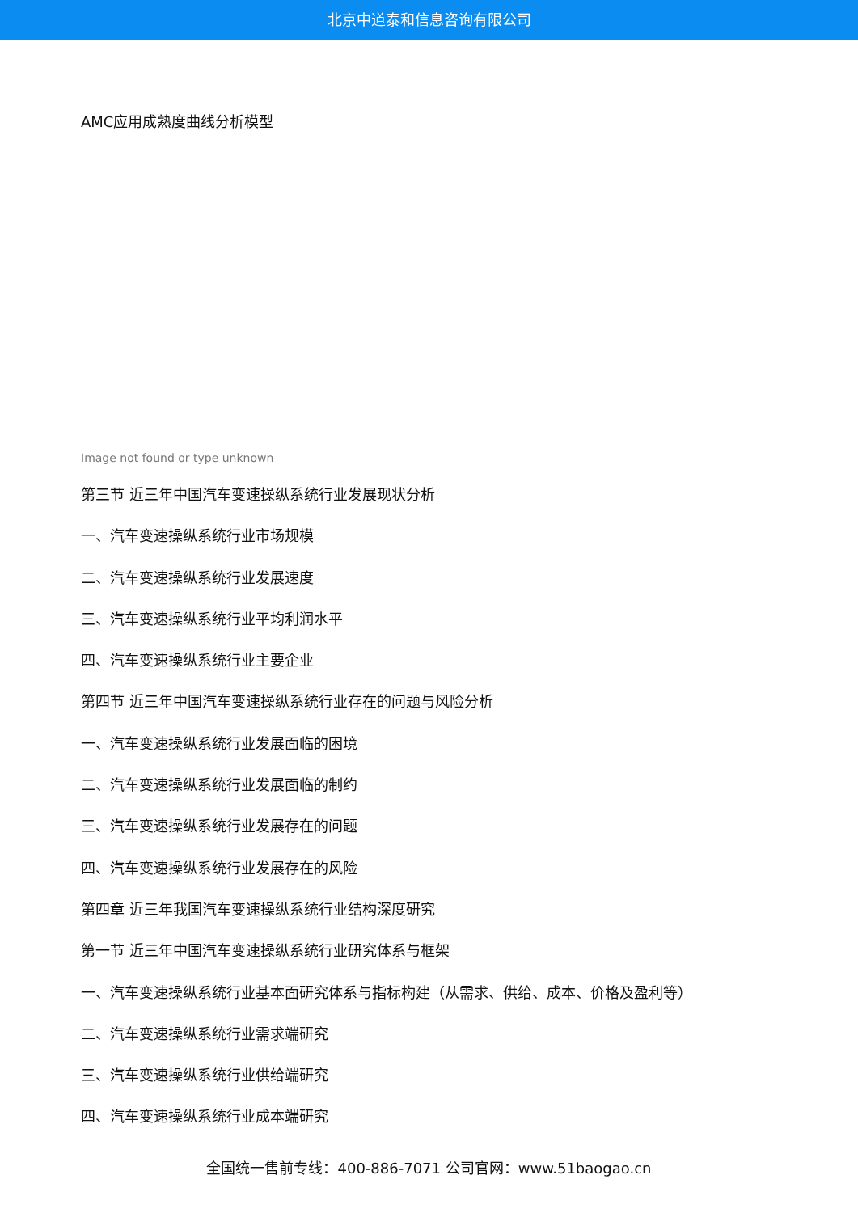北京中道泰和信息咨询有限公司
AMC应用成熟度曲线分析模型
Image not found or type unknown
第三节 近三年中国汽车变速操纵系统行业发展现状分析
一、汽车变速操纵系统行业市场规模
二、汽车变速操纵系统行业发展速度
三、汽车变速操纵系统行业平均利润水平
四、汽车变速操纵系统行业主要企业
第四节 近三年中国汽车变速操纵系统行业存在的问题与风险分析
一、汽车变速操纵系统行业发展面临的困境
二、汽车变速操纵系统行业发展面临的制约
三、汽车变速操纵系统行业发展存在的问题
四、汽车变速操纵系统行业发展存在的风险
第四章 近三年我国汽车变速操纵系统行业结构深度研究
第一节 近三年中国汽车变速操纵系统行业研究体系与框架
一、汽车变速操纵系统行业基本面研究体系与指标构建（从需求、供给、成本、价格及盈利等）
二、汽车变速操纵系统行业需求端研究
三、汽车变速操纵系统行业供给端研究
四、汽车变速操纵系统行业成本端研究
全国统一售前专线：400-886-7071 公司官网：www.51baogao.cn